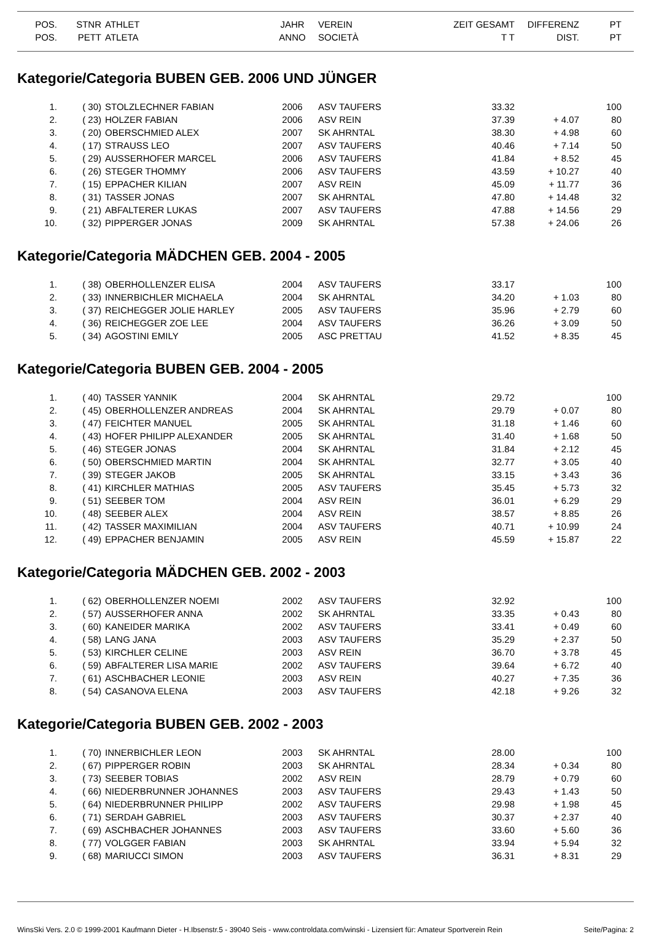| POS. | STNR | ATHLET | JAHR | VEREIN | ZEIT GESAMT | DIFFERENZ | PT |
| --- | --- | --- | --- | --- | --- | --- | --- |
| POS. | PETT | ATLETA | ANNO | SOCIETÀ | T T | DIST. | PT |
Kategorie/Categoria BUBEN GEB. 2006 UND JÜNGER
| 1. | ( 30) | STOLZLECHNER FABIAN | 2006 | ASV TAUFERS | 33.32 | | 100 |
| 2. | ( 23) | HOLZER FABIAN | 2006 | ASV REIN | 37.39 | + 4.07 | 80 |
| 3. | ( 20) | OBERSCHMIED ALEX | 2007 | SK AHRNTAL | 38.30 | + 4.98 | 60 |
| 4. | ( 17) | STRAUSS LEO | 2007 | ASV TAUFERS | 40.46 | + 7.14 | 50 |
| 5. | ( 29) | AUSSERHOFER MARCEL | 2006 | ASV TAUFERS | 41.84 | + 8.52 | 45 |
| 6. | ( 26) | STEGER THOMMY | 2006 | ASV TAUFERS | 43.59 | + 10.27 | 40 |
| 7. | ( 15) | EPPACHER KILIAN | 2007 | ASV REIN | 45.09 | + 11.77 | 36 |
| 8. | ( 31) | TASSER JONAS | 2007 | SK AHRNTAL | 47.80 | + 14.48 | 32 |
| 9. | ( 21) | ABFALTERER LUKAS | 2007 | ASV TAUFERS | 47.88 | + 14.56 | 29 |
| 10. | ( 32) | PIPPERGER JONAS | 2009 | SK AHRNTAL | 57.38 | + 24.06 | 26 |
Kategorie/Categoria MÄDCHEN GEB. 2004 - 2005
| 1. | ( 38) | OBERHOLLENZER ELISA | 2004 | ASV TAUFERS | 33.17 | | 100 |
| 2. | ( 33) | INNERBICHLER MICHAELA | 2004 | SK AHRNTAL | 34.20 | + 1.03 | 80 |
| 3. | ( 37) | REICHEGGER JOLIE HARLEY | 2005 | ASV TAUFERS | 35.96 | + 2.79 | 60 |
| 4. | ( 36) | REICHEGGER ZOE LEE | 2004 | ASV TAUFERS | 36.26 | + 3.09 | 50 |
| 5. | ( 34) | AGOSTINI EMILY | 2005 | ASC PRETTAU | 41.52 | + 8.35 | 45 |
Kategorie/Categoria BUBEN GEB. 2004 - 2005
| 1. | ( 40) | TASSER YANNIK | 2004 | SK AHRNTAL | 29.72 | | 100 |
| 2. | ( 45) | OBERHOLLENZER ANDREAS | 2004 | SK AHRNTAL | 29.79 | + 0.07 | 80 |
| 3. | ( 47) | FEICHTER MANUEL | 2005 | SK AHRNTAL | 31.18 | + 1.46 | 60 |
| 4. | ( 43) | HOFER PHILIPP ALEXANDER | 2005 | SK AHRNTAL | 31.40 | + 1.68 | 50 |
| 5. | ( 46) | STEGER JONAS | 2004 | SK AHRNTAL | 31.84 | + 2.12 | 45 |
| 6. | ( 50) | OBERSCHMIED MARTIN | 2004 | SK AHRNTAL | 32.77 | + 3.05 | 40 |
| 7. | ( 39) | STEGER JAKOB | 2005 | SK AHRNTAL | 33.15 | + 3.43 | 36 |
| 8. | ( 41) | KIRCHLER MATHIAS | 2005 | ASV TAUFERS | 35.45 | + 5.73 | 32 |
| 9. | ( 51) | SEEBER TOM | 2004 | ASV REIN | 36.01 | + 6.29 | 29 |
| 10. | ( 48) | SEEBER ALEX | 2004 | ASV REIN | 38.57 | + 8.85 | 26 |
| 11. | ( 42) | TASSER MAXIMILIAN | 2004 | ASV TAUFERS | 40.71 | + 10.99 | 24 |
| 12. | ( 49) | EPPACHER BENJAMIN | 2005 | ASV REIN | 45.59 | + 15.87 | 22 |
Kategorie/Categoria MÄDCHEN GEB. 2002 - 2003
| 1. | ( 62) | OBERHOLLENZER NOEMI | 2002 | ASV TAUFERS | 32.92 | | 100 |
| 2. | ( 57) | AUSSERHOFER ANNA | 2002 | SK AHRNTAL | 33.35 | + 0.43 | 80 |
| 3. | ( 60) | KANEIDER MARIKA | 2002 | ASV TAUFERS | 33.41 | + 0.49 | 60 |
| 4. | ( 58) | LANG JANA | 2003 | ASV TAUFERS | 35.29 | + 2.37 | 50 |
| 5. | ( 53) | KIRCHLER CELINE | 2003 | ASV REIN | 36.70 | + 3.78 | 45 |
| 6. | ( 59) | ABFALTERER LISA MARIE | 2002 | ASV TAUFERS | 39.64 | + 6.72 | 40 |
| 7. | ( 61) | ASCHBACHER LEONIE | 2003 | ASV REIN | 40.27 | + 7.35 | 36 |
| 8. | ( 54) | CASANOVA ELENA | 2003 | ASV TAUFERS | 42.18 | + 9.26 | 32 |
Kategorie/Categoria BUBEN GEB. 2002 - 2003
| 1. | ( 70) | INNERBICHLER LEON | 2003 | SK AHRNTAL | 28.00 | | 100 |
| 2. | ( 67) | PIPPERGER ROBIN | 2003 | SK AHRNTAL | 28.34 | + 0.34 | 80 |
| 3. | ( 73) | SEEBER TOBIAS | 2002 | ASV REIN | 28.79 | + 0.79 | 60 |
| 4. | ( 66) | NIEDERBRUNNER JOHANNES | 2003 | ASV TAUFERS | 29.43 | + 1.43 | 50 |
| 5. | ( 64) | NIEDERBRUNNER PHILIPP | 2002 | ASV TAUFERS | 29.98 | + 1.98 | 45 |
| 6. | ( 71) | SERDAH GABRIEL | 2003 | ASV TAUFERS | 30.37 | + 2.37 | 40 |
| 7. | ( 69) | ASCHBACHER JOHANNES | 2003 | ASV TAUFERS | 33.60 | + 5.60 | 36 |
| 8. | ( 77) | VOLGGER FABIAN | 2003 | SK AHRNTAL | 33.94 | + 5.94 | 32 |
| 9. | ( 68) | MARIUCCI SIMON | 2003 | ASV TAUFERS | 36.31 | + 8.31 | 29 |
WinsSki Vers. 2.0 © 1999-2001 Kaufmann Dieter - H.Ibsenstr.5 - 39040 Seis - www.controldata.com/winski - Lizensiert für: Amateur Sportverein Rein Seite/Pagina: 2